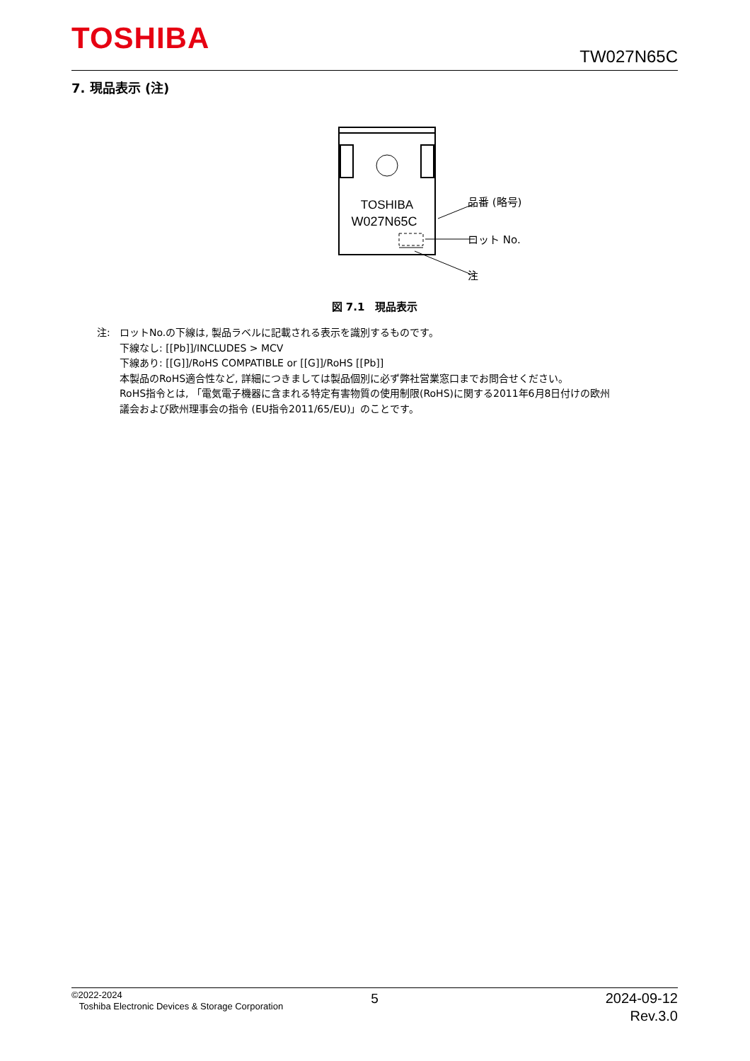TOSHIBA TW027N65C
7. 現品表示 (注)
TOSHIBA
W027N65C
品番 (略号)
ロット No.
注
図 7.1　現品表示
注: ロットNo.の下線は, 製品ラベルに記載される表示を識別するものです。
下線なし: [[Pb]]/INCLUDES > MCV
下線あり: [[G]]/RoHS COMPATIBLE or [[G]]/RoHS [[Pb]]
本製品のRoHS適合性など, 詳細につきましては製品個別に必ず弊社営業窓口までお問合せください。
RoHS指令とは, 「電気電子機器に含まれる特定有害物質の使用制限(RoHS)に関する2011年6月8日付けの欧州
議会および欧州理事会の指令 (EU指令2011/65/EU)」のことです。
©2022-2024
Toshiba Electronic Devices & Storage Corporation
5
2024-09-12
Rev.3.0